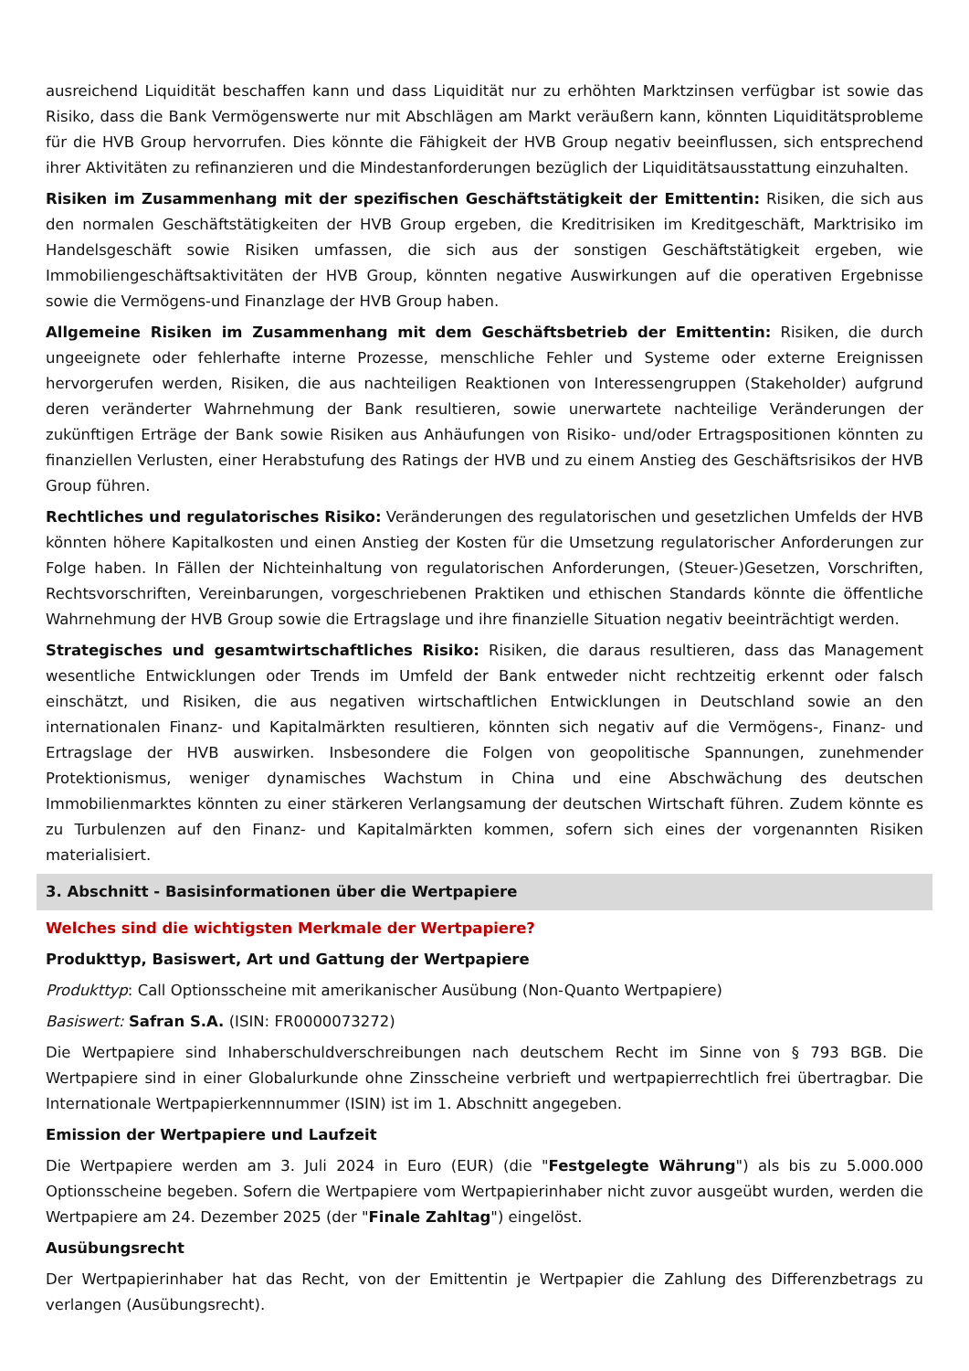ausreichend Liquidität beschaffen kann und dass Liquidität nur zu erhöhten Marktzinsen verfügbar ist sowie das Risiko, dass die Bank Vermögenswerte nur mit Abschlägen am Markt veräußern kann, könnten Liquiditätsprobleme für die HVB Group hervorrufen. Dies könnte die Fähigkeit der HVB Group negativ beeinflussen, sich entsprechend ihrer Aktivitäten zu refinanzieren und die Mindestanforderungen bezüglich der Liquiditätsausstattung einzuhalten.
Risiken im Zusammenhang mit der spezifischen Geschäftstätigkeit der Emittentin: Risiken, die sich aus den normalen Geschäftstätigkeiten der HVB Group ergeben, die Kreditrisiken im Kreditgeschäft, Marktrisiko im Handelsgeschäft sowie Risiken umfassen, die sich aus der sonstigen Geschäftstätigkeit ergeben, wie Immobiliengeschäftsaktivitäten der HVB Group, könnten negative Auswirkungen auf die operativen Ergebnisse sowie die Vermögens-und Finanzlage der HVB Group haben.
Allgemeine Risiken im Zusammenhang mit dem Geschäftsbetrieb der Emittentin: Risiken, die durch ungeeignete oder fehlerhafte interne Prozesse, menschliche Fehler und Systeme oder externe Ereignissen hervorgerufen werden, Risiken, die aus nachteiligen Reaktionen von Interessengruppen (Stakeholder) aufgrund deren veränderter Wahrnehmung der Bank resultieren, sowie unerwartete nachteilige Veränderungen der zukünftigen Erträge der Bank sowie Risiken aus Anhäufungen von Risiko- und/oder Ertragspositionen könnten zu finanziellen Verlusten, einer Herabstufung des Ratings der HVB und zu einem Anstieg des Geschäftsrisikos der HVB Group führen.
Rechtliches und regulatorisches Risiko: Veränderungen des regulatorischen und gesetzlichen Umfelds der HVB könnten höhere Kapitalkosten und einen Anstieg der Kosten für die Umsetzung regulatorischer Anforderungen zur Folge haben. In Fällen der Nichteinhaltung von regulatorischen Anforderungen, (Steuer-)Gesetzen, Vorschriften, Rechtsvorschriften, Vereinbarungen, vorgeschriebenen Praktiken und ethischen Standards könnte die öffentliche Wahrnehmung der HVB Group sowie die Ertragslage und ihre finanzielle Situation negativ beeinträchtigt werden.
Strategisches und gesamtwirtschaftliches Risiko: Risiken, die daraus resultieren, dass das Management wesentliche Entwicklungen oder Trends im Umfeld der Bank entweder nicht rechtzeitig erkennt oder falsch einschätzt, und Risiken, die aus negativen wirtschaftlichen Entwicklungen in Deutschland sowie an den internationalen Finanz- und Kapitalmärkten resultieren, könnten sich negativ auf die Vermögens-, Finanz- und Ertragslage der HVB auswirken. Insbesondere die Folgen von geopolitische Spannungen, zunehmender Protektionismus, weniger dynamisches Wachstum in China und eine Abschwächung des deutschen Immobilienmarktes könnten zu einer stärkeren Verlangsamung der deutschen Wirtschaft führen. Zudem könnte es zu Turbulenzen auf den Finanz- und Kapitalmärkten kommen, sofern sich eines der vorgenannten Risiken materialisiert.
3. Abschnitt - Basisinformationen über die Wertpapiere
Welches sind die wichtigsten Merkmale der Wertpapiere?
Produkttyp, Basiswert, Art und Gattung der Wertpapiere
Produkttyp: Call Optionsscheine mit amerikanischer Ausübung (Non-Quanto Wertpapiere)
Basiswert: Safran S.A. (ISIN: FR0000073272)
Die Wertpapiere sind Inhaberschuldverschreibungen nach deutschem Recht im Sinne von § 793 BGB. Die Wertpapiere sind in einer Globalurkunde ohne Zinsscheine verbrieft und wertpapierrechtlich frei übertragbar. Die Internationale Wertpapierkennnummer (ISIN) ist im 1. Abschnitt angegeben.
Emission der Wertpapiere und Laufzeit
Die Wertpapiere werden am 3. Juli 2024 in Euro (EUR) (die "Festgelegte Währung") als bis zu 5.000.000 Optionsscheine begeben. Sofern die Wertpapiere vom Wertpapierinhaber nicht zuvor ausgeübt wurden, werden die Wertpapiere am 24. Dezember 2025 (der "Finale Zahltag") eingelöst.
Ausübungsrecht
Der Wertpapierinhaber hat das Recht, von der Emittentin je Wertpapier die Zahlung des Differenzbetrags zu verlangen (Ausübungsrecht).